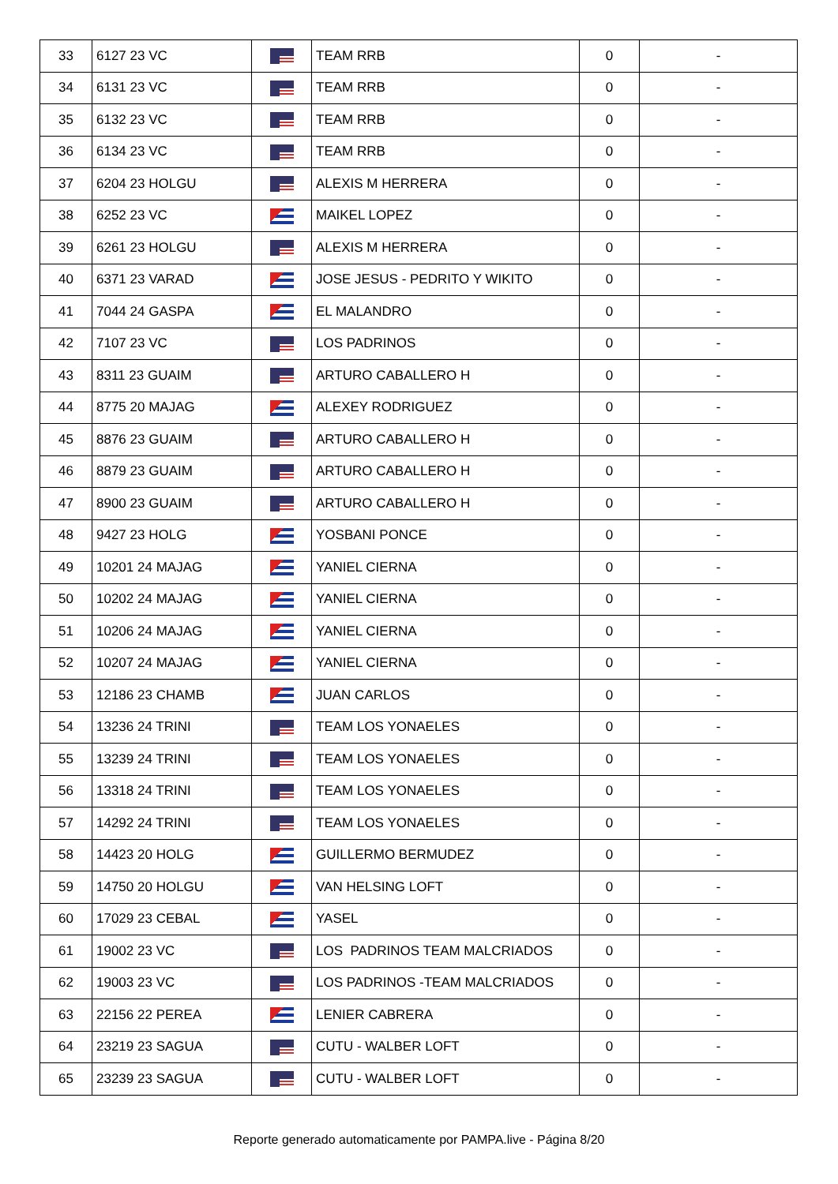| 33 | 6127 23 VC | | TEAM RRB | 0 | - |
| 34 | 6131 23 VC | | TEAM RRB | 0 | - |
| 35 | 6132 23 VC | | TEAM RRB | 0 | - |
| 36 | 6134 23 VC | | TEAM RRB | 0 | - |
| 37 | 6204 23 HOLGU | | ALEXIS M HERRERA | 0 | - |
| 38 | 6252 23 VC | | MAIKEL LOPEZ | 0 | - |
| 39 | 6261 23 HOLGU | | ALEXIS M HERRERA | 0 | - |
| 40 | 6371 23 VARAD | | JOSE JESUS - PEDRITO Y WIKITO | 0 | - |
| 41 | 7044 24 GASPA | | EL MALANDRO | 0 | - |
| 42 | 7107 23 VC | | LOS PADRINOS | 0 | - |
| 43 | 8311 23 GUAIM | | ARTURO CABALLERO H | 0 | - |
| 44 | 8775 20 MAJAG | | ALEXEY RODRIGUEZ | 0 | - |
| 45 | 8876 23 GUAIM | | ARTURO CABALLERO H | 0 | - |
| 46 | 8879 23 GUAIM | | ARTURO CABALLERO H | 0 | - |
| 47 | 8900 23 GUAIM | | ARTURO CABALLERO H | 0 | - |
| 48 | 9427 23 HOLG | | YOSBANI PONCE | 0 | - |
| 49 | 10201 24 MAJAG | | YANIEL CIERNA | 0 | - |
| 50 | 10202 24 MAJAG | | YANIEL CIERNA | 0 | - |
| 51 | 10206 24 MAJAG | | YANIEL CIERNA | 0 | - |
| 52 | 10207 24 MAJAG | | YANIEL CIERNA | 0 | - |
| 53 | 12186 23 CHAMB | | JUAN CARLOS | 0 | - |
| 54 | 13236 24 TRINI | | TEAM LOS YONAELES | 0 | - |
| 55 | 13239 24 TRINI | | TEAM LOS YONAELES | 0 | - |
| 56 | 13318 24 TRINI | | TEAM LOS YONAELES | 0 | - |
| 57 | 14292 24 TRINI | | TEAM LOS YONAELES | 0 | - |
| 58 | 14423 20 HOLG | | GUILLERMO BERMUDEZ | 0 | - |
| 59 | 14750 20 HOLGU | | VAN HELSING LOFT | 0 | - |
| 60 | 17029 23 CEBAL | | YASEL | 0 | - |
| 61 | 19002 23 VC | | LOS PADRINOS TEAM MALCRIADOS | 0 | - |
| 62 | 19003 23 VC | | LOS PADRINOS -TEAM MALCRIADOS | 0 | - |
| 63 | 22156 22 PEREA | | LENIER CABRERA | 0 | - |
| 64 | 23219 23 SAGUA | | CUTU - WALBER LOFT | 0 | - |
| 65 | 23239 23 SAGUA | | CUTU - WALBER LOFT | 0 | - |
Reporte generado automaticamente por PAMPA.live - Página 8/20